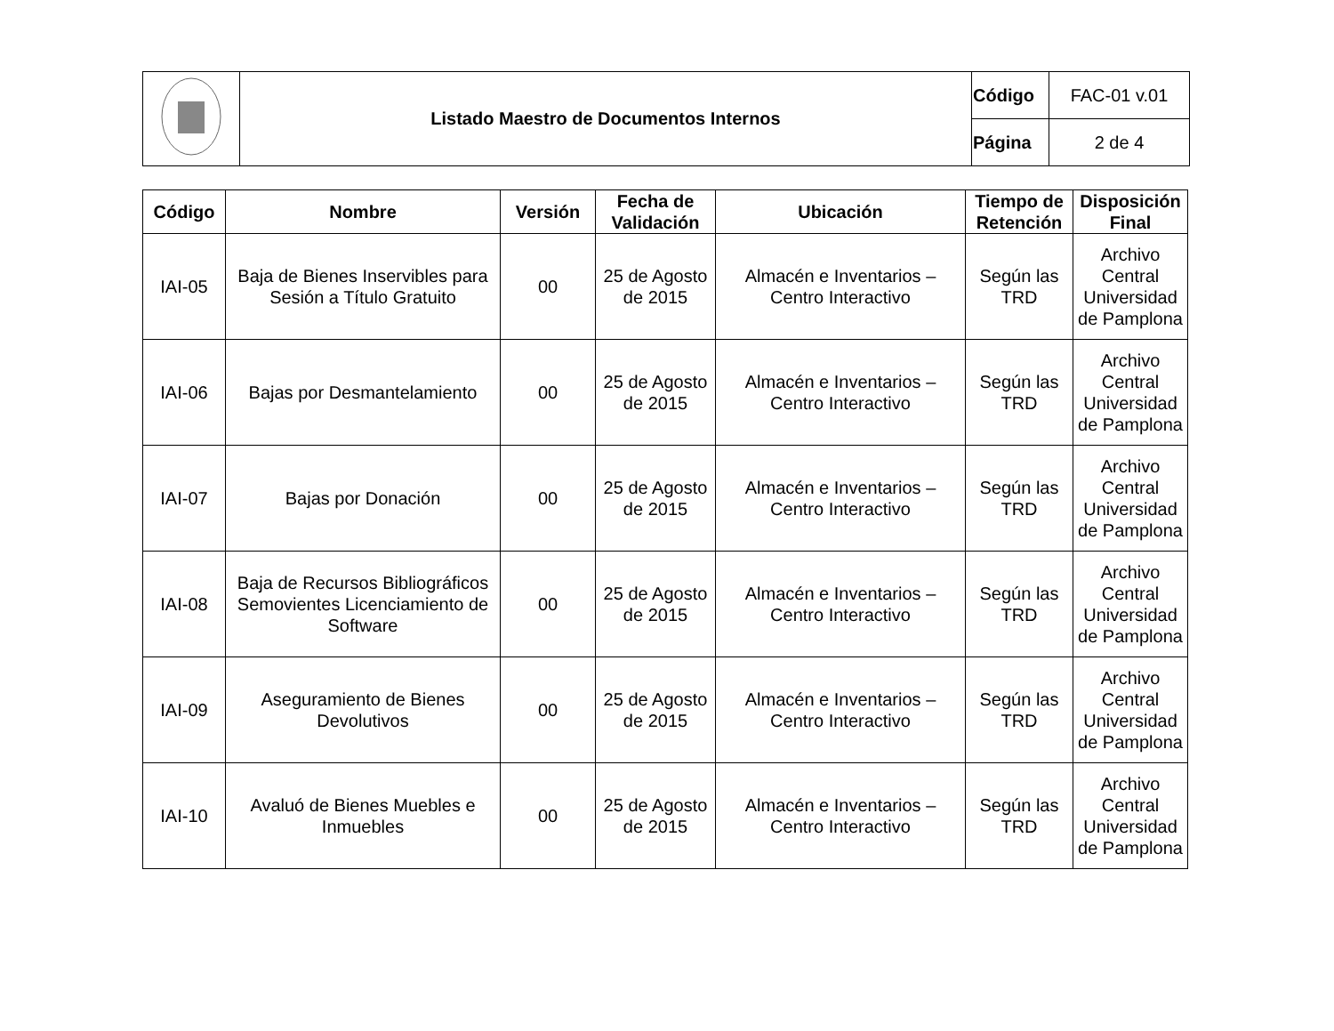| | Listado Maestro de Documentos Internos | Código | FAC-01 v.01 |
| | | Página | 2 de 4 |
| Código | Nombre | Versión | Fecha de Validación | Ubicación | Tiempo de Retención | Disposición Final |
| --- | --- | --- | --- | --- | --- | --- |
| IAI-05 | Baja de Bienes Inservibles para Sesión a Título Gratuito | 00 | 25 de Agosto de 2015 | Almacén e Inventarios – Centro Interactivo | Según las TRD | Archivo Central Universidad de Pamplona |
| IAI-06 | Bajas por Desmantelamiento | 00 | 25 de Agosto de 2015 | Almacén e Inventarios – Centro Interactivo | Según las TRD | Archivo Central Universidad de Pamplona |
| IAI-07 | Bajas por Donación | 00 | 25 de Agosto de 2015 | Almacén e Inventarios – Centro Interactivo | Según las TRD | Archivo Central Universidad de Pamplona |
| IAI-08 | Baja de Recursos Bibliográficos Semovientes Licenciamiento de Software | 00 | 25 de Agosto de 2015 | Almacén e Inventarios – Centro Interactivo | Según las TRD | Archivo Central Universidad de Pamplona |
| IAI-09 | Aseguramiento de Bienes Devolutivos | 00 | 25 de Agosto de 2015 | Almacén e Inventarios – Centro Interactivo | Según las TRD | Archivo Central Universidad de Pamplona |
| IAI-10 | Avaluó de Bienes Muebles e Inmuebles | 00 | 25 de Agosto de 2015 | Almacén e Inventarios – Centro Interactivo | Según las TRD | Archivo Central Universidad de Pamplona |